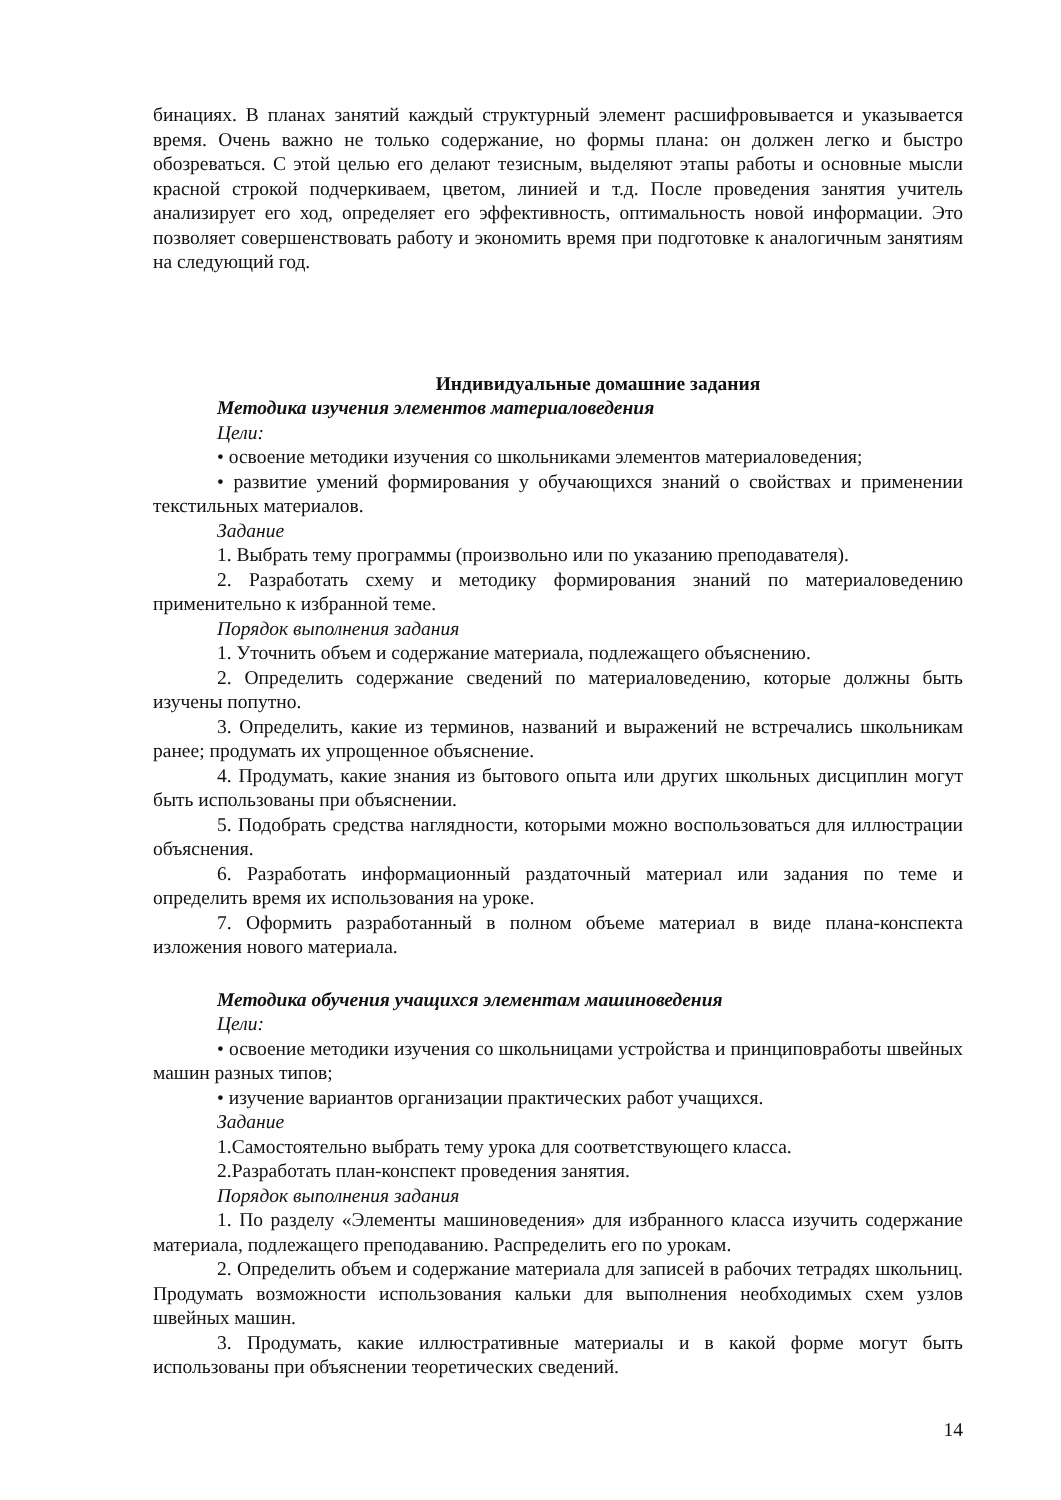бинациях. В планах занятий каждый структурный элемент расшифровывается и указывается время. Очень важно не только содержание, но формы плана: он должен легко и быстро обозреваться. С этой целью его делают тезисным, выделяют этапы работы и основные мысли красной строкой подчеркиваем, цветом, линией и т.д. После проведения занятия учитель анализирует его ход, определяет его эффективность, оптимальность новой информации. Это позволяет совершенствовать работу и экономить время при подготовке к аналогичным занятиям на следующий год.
Индивидуальные домашние задания
Методика изучения элементов материаловедения
Цели:
• освоение методики изучения со школьниками элементов материаловедения;
• развитие умений формирования у обучающихся знаний о свойствах и применении текстильных материалов.
Задание
1. Выбрать тему программы (произвольно или по указанию преподавателя).
2. Разработать схему и методику формирования знаний по материаловедению применительно к избранной теме.
Порядок выполнения задания
1. Уточнить объем и содержание материала, подлежащего объяснению.
2. Определить содержание сведений по материаловедению, которые должны быть изучены попутно.
3. Определить, какие из терминов, названий и выражений не встречались школьникам ранее; продумать их упрощенное объяснение.
4. Продумать, какие знания из бытового опыта или других школьных дисциплин могут быть использованы при объяснении.
5. Подобрать средства наглядности, которыми можно воспользоваться для иллюстрации объяснения.
6. Разработать информационный раздаточный материал или задания по теме и определить время их использования на уроке.
7. Оформить разработанный в полном объеме материал в виде плана-конспекта изложения нового материала.
Методика обучения учащихся элементам машиноведения
Цели:
• освоение методики изучения со школьницами устройства и принциповработы швейных машин разных типов;
• изучение вариантов организации практических работ учащихся.
Задание
1.Самостоятельно выбрать тему урока для соответствующего класса.
2.Разработать план-конспект проведения занятия.
Порядок выполнения задания
1. По разделу «Элементы машиноведения» для избранного класса изучить содержание материала, подлежащего преподаванию. Распределить его по урокам.
2. Определить объем и содержание материала для записей в рабочих тетрадях школьниц. Продумать возможности использования кальки для выполнения необходимых схем узлов швейных машин.
3. Продумать, какие иллюстративные материалы и в какой форме могут быть использованы при объяснении теоретических сведений.
14